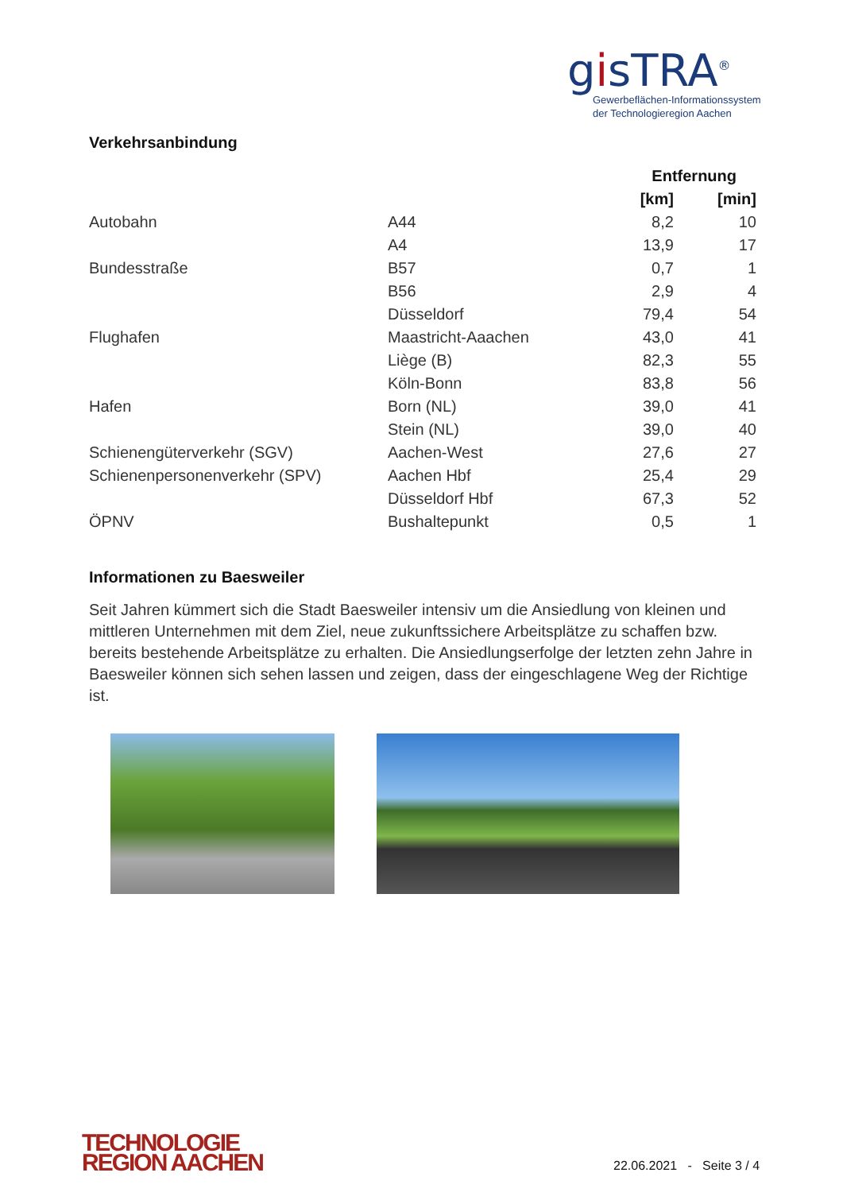gisTRA<sup>®</sup>
Gewerbeflächen-Informationssystem
der Technologieregion Aachen
Verkehrsanbindung
| | | Entfernung | |
| --- | --- | --- | --- |
| | | [km] | [min] |
| Autobahn | A44 | 8,2 | 10 |
| | A4 | 13,9 | 17 |
| Bundesstraße | B57 | 0,7 | 1 |
| | B56 | 2,9 | 4 |
| | Düsseldorf | 79,4 | 54 |
| Flughafen | Maastricht-Aaachen | 43,0 | 41 |
| | Liège (B) | 82,3 | 55 |
| | Köln-Bonn | 83,8 | 56 |
| Hafen | Born (NL) | 39,0 | 41 |
| | Stein (NL) | 39,0 | 40 |
| Schienengüterverkehr (SGV) | Aachen-West | 27,6 | 27 |
| Schienenpersonenverkehr (SPV) | Aachen Hbf | 25,4 | 29 |
| | Düsseldorf Hbf | 67,3 | 52 |
| ÖPNV | Bushaltepunkt | 0,5 | 1 |
Informationen zu Baesweiler
Seit Jahren kümmert sich die Stadt Baesweiler intensiv um die Ansiedlung von kleinen und mittleren Unternehmen mit dem Ziel, neue zukunftssichere Arbeitsplätze zu schaffen bzw. bereits bestehende Arbeitsplätze zu erhalten. Die Ansiedlungserfolge der letzten zehn Jahre in Baesweiler können sich sehen lassen und zeigen, dass der eingeschlagene Weg der Richtige ist.
TECHNOLOGIE
REGION AACHEN
22.06.2021 - Seite 3 / 4